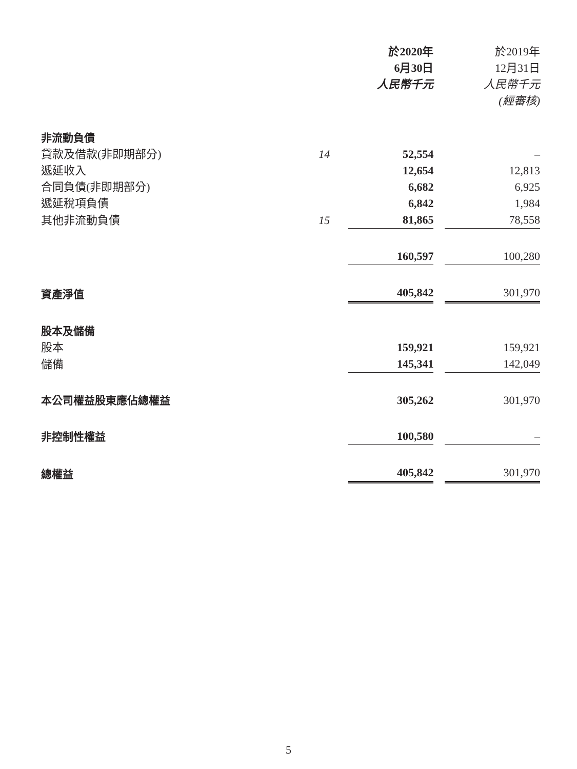| | | 於2020年 6月30日 人民幣千元 | | 於2019年 12月31日 人民幣千元 (經審核) |
| --- | --- | --- | --- | --- |
| 非流動負債 | | | | |
| 貸款及借款(非即期部分) | 14 | 52,554 | | – |
| 遞延收入 | | 12,654 | | 12,813 |
| 合同負債(非即期部分) | | 6,682 | | 6,925 |
| 遞延稅項負債 | | 6,842 | | 1,984 |
| 其他非流動負債 | 15 | 81,865 | | 78,558 |
| | | 160,597 | | 100,280 |
| 資產淨值 | | 405,842 | | 301,970 |
| 股本及儲備 | | | | |
| 股本 | | 159,921 | | 159,921 |
| 儲備 | | 145,341 | | 142,049 |
| 本公司權益股東應佔總權益 | | 305,262 | | 301,970 |
| 非控制性權益 | | 100,580 | | – |
| 總權益 | | 405,842 | | 301,970 |
5